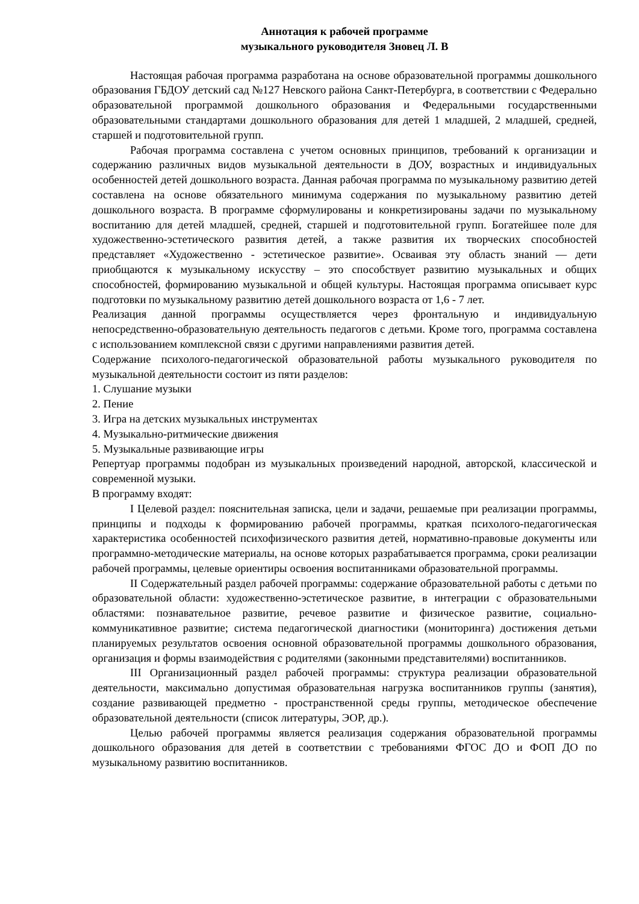Аннотация к рабочей программе
музыкального руководителя Зновец Л. В
Настоящая рабочая программа разработана на основе образовательной программы дошкольного образования ГБДОУ детский сад №127 Невского района Санкт-Петербурга, в соответствии с Федерально образовательной программой дошкольного образования и Федеральными государственными образовательными стандартами дошкольного образования для детей 1 младшей, 2 младшей, средней, старшей и подготовительной групп.
Рабочая программа составлена с учетом основных принципов, требований к организации и содержанию различных видов музыкальной деятельности в ДОУ, возрастных и индивидуальных особенностей детей дошкольного возраста. Данная рабочая программа по музыкальному развитию детей составлена на основе обязательного минимума содержания по музыкальному развитию детей дошкольного возраста. В программе сформулированы и конкретизированы задачи по музыкальному воспитанию для детей младшей, средней, старшей и подготовительной групп. Богатейшее поле для художественно-эстетического развития детей, а также развития их творческих способностей представляет «Художественно - эстетическое развитие». Осваивая эту область знаний — дети приобщаются к музыкальному искусству – это способствует развитию музыкальных и общих способностей, формированию музыкальной и общей культуры. Настоящая программа описывает курс подготовки по музыкальному развитию детей дошкольного возраста от 1,6 - 7 лет.
Реализация данной программы осуществляется через фронтальную и индивидуальную непосредственно-образовательную деятельность педагогов с детьми. Кроме того, программа составлена с использованием комплексной связи с другими направлениями развития детей.
Содержание психолого-педагогической образовательной работы музыкального руководителя по музыкальной деятельности состоит из пяти разделов:
1. Слушание музыки
2. Пение
3. Игра на детских музыкальных инструментах
4. Музыкально-ритмические движения
5. Музыкальные развивающие игры
Репертуар программы подобран из музыкальных произведений народной, авторской, классической и современной музыки.
В программу входят:
I Целевой раздел: пояснительная записка, цели и задачи, решаемые при реализации программы, принципы и подходы к формированию рабочей программы, краткая психолого-педагогическая характеристика особенностей психофизического развития детей, нормативно-правовые документы или программно-методические материалы, на основе которых разрабатывается программа, сроки реализации рабочей программы, целевые ориентиры освоения воспитанниками образовательной программы.
II Содержательный раздел рабочей программы: содержание образовательной работы с детьми по образовательной области: художественно-эстетическое развитие, в интеграции с образовательными областями: познавательное развитие, речевое развитие и физическое развитие, социально-коммуникативное развитие; система педагогической диагностики (мониторинга) достижения детьми планируемых результатов освоения основной образовательной программы дошкольного образования, организация и формы взаимодействия с родителями (законными представителями) воспитанников.
III Организационный раздел рабочей программы: структура реализации образовательной деятельности, максимально допустимая образовательная нагрузка воспитанников группы (занятия), создание развивающей предметно - пространственной среды группы, методическое обеспечение образовательной деятельности (список литературы, ЭОР, др.).
Целью рабочей программы является реализация содержания образовательной программы дошкольного образования для детей в соответствии с требованиями ФГОС ДО и ФОП ДО по музыкальному развитию воспитанников.